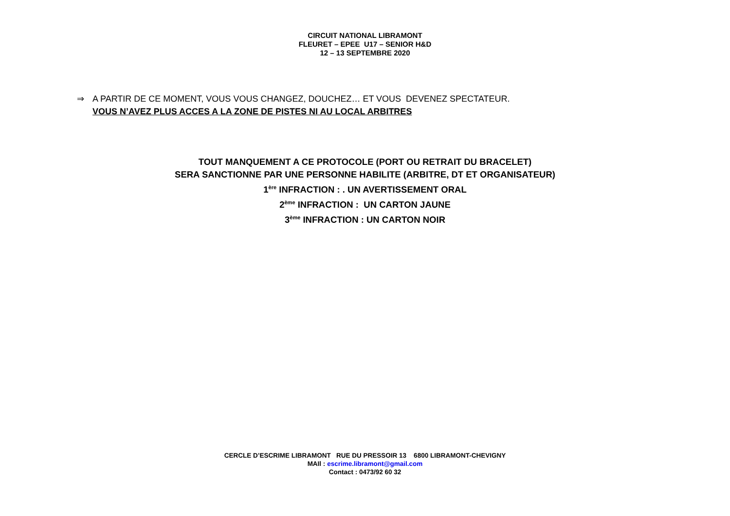CIRCUIT NATIONAL LIBRAMONT
FLEURET – EPEE U17 – SENIOR H&D
12 – 13 SEPTEMBRE 2020
⇒ A PARTIR DE CE MOMENT, VOUS VOUS CHANGEZ, DOUCHEZ… ET VOUS DEVENEZ SPECTATEUR.
VOUS N’AVEZ PLUS ACCES A LA ZONE DE PISTES NI AU LOCAL ARBITRES
TOUT MANQUEMENT A CE PROTOCOLE (PORT OU RETRAIT DU BRACELET)
SERA SANCTIONNE PAR UNE PERSONNE HABILITE (ARBITRE, DT ET ORGANISATEUR)
1<sup>ère</sup> INFRACTION : . UN AVERTISSEMENT ORAL
2<sup>ème</sup> INFRACTION : UN CARTON JAUNE
3<sup>ème</sup> INFRACTION : UN CARTON NOIR
CERCLE D’ESCRIME LIBRAMONT RUE DU PRESSOIR 13 6800 LIBRAMONT-CHEVIGNY
MAIl : escrime.libramont@gmail.com
Contact : 0473/92 60 32